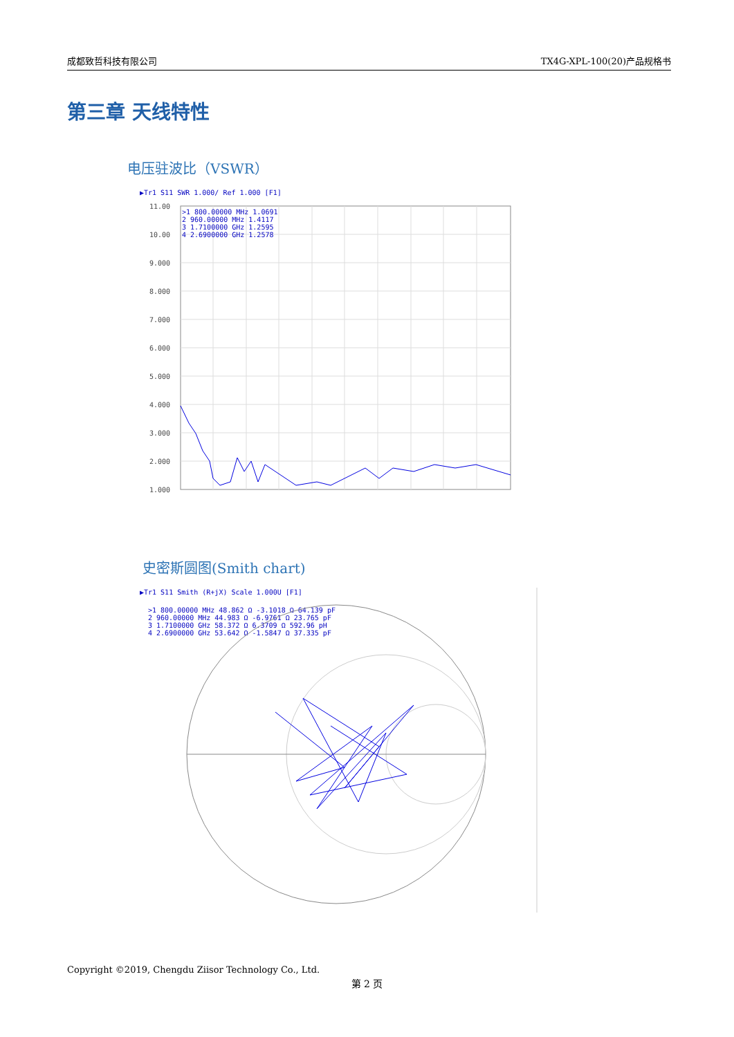成都致哲科技有限公司 TX4G-XPL-100(20)产品规格书
第三章 天线特性
电压驻波比（VSWR）
▶Tr1 S11 SWR 1.000/ Ref 1.000 [F1]
11.00
10.00
9.000
8.000
7.000
6.000
5.000
4.000
3.000
2.000
1.000
>1 800.00000 MHz 1.0691
2 960.00000 MHz 1.4117
3 1.7100000 GHz 1.2595
4 2.6900000 GHz 1.2578
史密斯圆图(Smith chart)
▶Tr1 S11 Smith (R+jX) Scale 1.000U [F1]
>1 800.00000 MHz 48.862 Ω -3.1018 Ω 64.139 pF
2 960.00000 MHz 44.983 Ω -6.9761 Ω 23.765 pF
3 1.7100000 GHz 58.372 Ω 6.3709 Ω 592.96 pH
4 2.6900000 GHz 53.642 Ω -1.5847 Ω 37.335 pF
Copyright ©2019, Chengdu Ziisor Technology Co., Ltd.
第 2 页